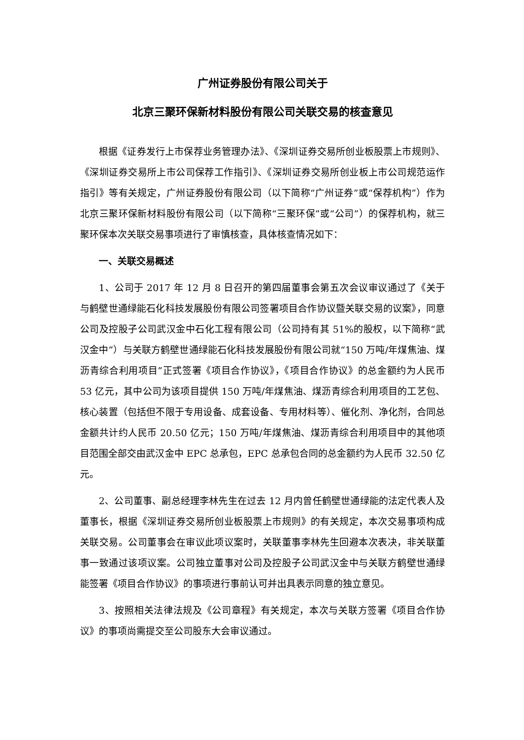广州证券股份有限公司关于
北京三聚环保新材料股份有限公司关联交易的核查意见
根据《证券发行上市保荐业务管理办法》、《深圳证券交易所创业板股票上市规则》、《深圳证券交易所上市公司保荐工作指引》、《深圳证券交易所创业板上市公司规范运作指引》等有关规定，广州证券股份有限公司（以下简称“广州证券”或“保荐机构”）作为北京三聚环保新材料股份有限公司（以下简称“三聚环保”或“公司”）的保荐机构，就三聚环保本次关联交易事项进行了审慎核查，具体核查情况如下：
一、关联交易概述
1、公司于 2017 年 12 月 8 日召开的第四届董事会第五次会议审议通过了《关于与鹤壁世通绿能石化科技发展股份有限公司签署项目合作协议暨关联交易的议案》，同意公司及控股子公司武汉金中石化工程有限公司（公司持有其 51%的股权，以下简称“武汉金中”）与关联方鹤壁世通绿能石化科技发展股份有限公司就“150 万吨/年煤焦油、煤沥青综合利用项目”正式签署《项目合作协议》，《项目合作协议》的总金额约为人民币 53 亿元，其中公司为该项目提供 150 万吨/年煤焦油、煤沥青综合利用项目的工艺包、核心装置（包括但不限于专用设备、成套设备、专用材料等）、催化剂、净化剂，合同总金额共计约人民币 20.50 亿元；150 万吨/年煤焦油、煤沥青综合利用项目中的其他项目范围全部交由武汉金中 EPC 总承包，EPC 总承包合同的总金额约为人民币 32.50 亿元。
2、公司董事、副总经理李林先生在过去 12 月内曾任鹤壁世通绿能的法定代表人及董事长，根据《深圳证券交易所创业板股票上市规则》的有关规定，本次交易事项构成关联交易。公司董事会在审议此项议案时，关联董事李林先生回避本次表决，非关联董事一致通过该项议案。公司独立董事对公司及控股子公司武汉金中与关联方鹤壁世通绿能签署《项目合作协议》的事项进行事前认可并出具表示同意的独立意见。
3、按照相关法律法规及《公司章程》有关规定，本次与关联方签署《项目合作协议》的事项尚需提交至公司股东大会审议通过。